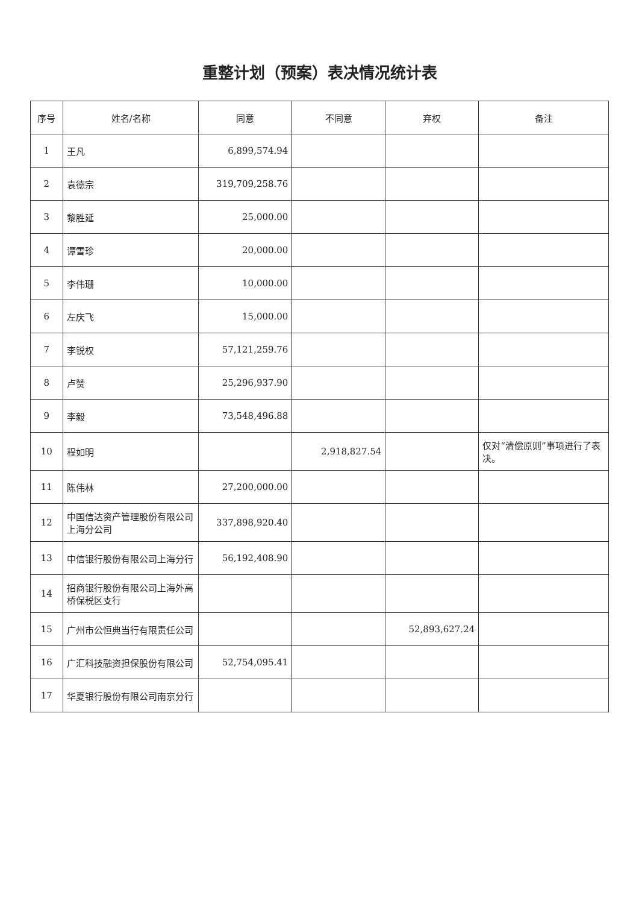重整计划（预案）表决情况统计表
| 序号 | 姓名/名称 | 同意 | 不同意 | 弃权 | 备注 |
| --- | --- | --- | --- | --- | --- |
| 1 | 王凡 | 6,899,574.94 | | | |
| 2 | 袁德宗 | 319,709,258.76 | | | |
| 3 | 黎胜延 | 25,000.00 | | | |
| 4 | 谭雪珍 | 20,000.00 | | | |
| 5 | 李伟珊 | 10,000.00 | | | |
| 6 | 左庆飞 | 15,000.00 | | | |
| 7 | 李锐权 | 57,121,259.76 | | | |
| 8 | 卢赞 | 25,296,937.90 | | | |
| 9 | 李毅 | 73,548,496.88 | | | |
| 10 | 程如明 | | 2,918,827.54 | | 仅对“清偿原则”事项进行了表决。 |
| 11 | 陈伟林 | 27,200,000.00 | | | |
| 12 | 中国信达资产管理股份有限公司上海分公司 | 337,898,920.40 | | | |
| 13 | 中信银行股份有限公司上海分行 | 56,192,408.90 | | | |
| 14 | 招商银行股份有限公司上海外高桥保税区支行 | | | | |
| 15 | 广州市公恒典当行有限责任公司 | | | 52,893,627.24 | |
| 16 | 广汇科技融资担保股份有限公司 | 52,754,095.41 | | | |
| 17 | 华夏银行股份有限公司南京分行 | | | | |